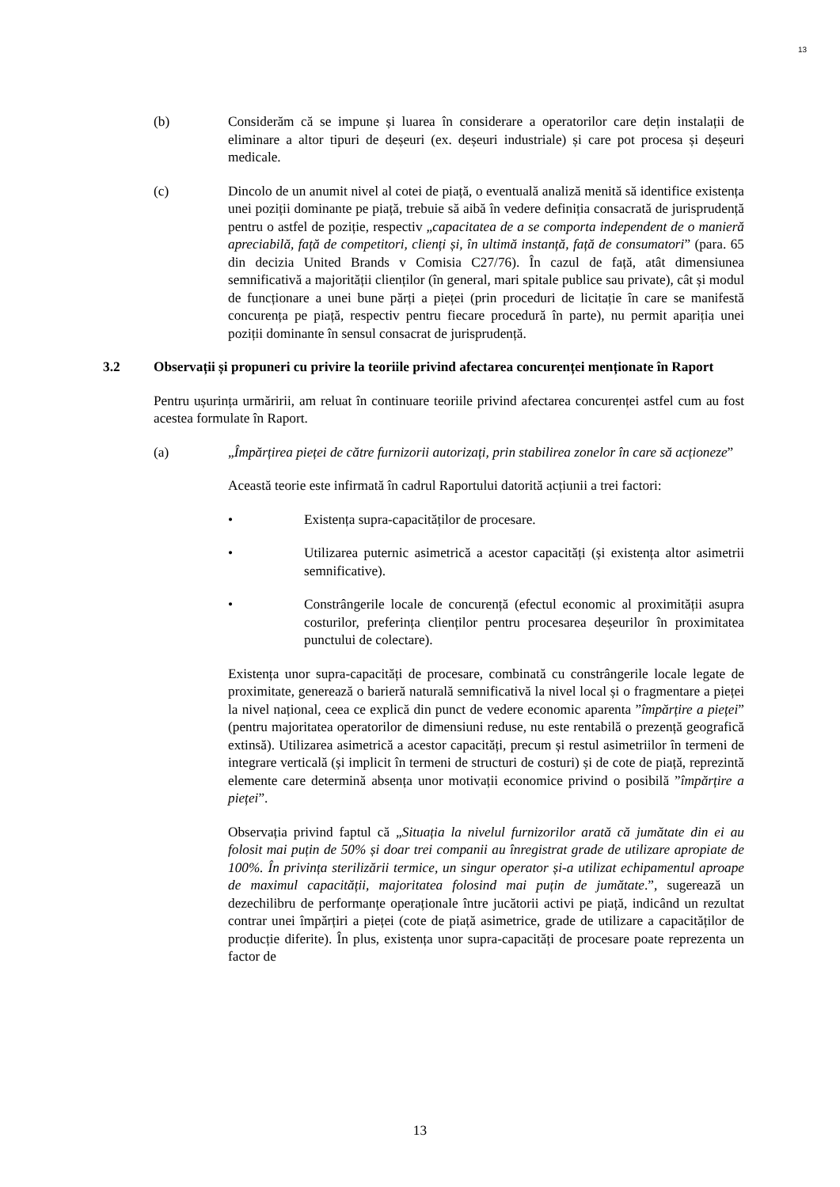13
(b) Considerăm că se impune și luarea în considerare a operatorilor care dețin instalații de eliminare a altor tipuri de deșeuri (ex. deșeuri industriale) și care pot procesa și deșeuri medicale.
(c) Dincolo de un anumit nivel al cotei de piață, o eventuală analiză menită să identifice existența unei poziții dominante pe piață, trebuie să aibă în vedere definiția consacrată de jurisprudență pentru o astfel de poziție, respectiv „capacitatea de a se comporta independent de o manieră apreciabilă, față de competitori, clienți și, în ultimă instanță, față de consumatori” (para. 65 din decizia United Brands v Comisia C27/76). În cazul de față, atât dimensiunea semnificativă a majorității clienților (în general, mari spitale publice sau private), cât și modul de funcționare a unei bune părți a pieței (prin proceduri de licitație în care se manifestă concurența pe piață, respectiv pentru fiecare procedură în parte), nu permit apariția unei poziții dominante în sensul consacrat de jurisprudență.
3.2 Observații și propuneri cu privire la teoriile privind afectarea concurenței menționate în Raport
Pentru ușurința urmăririi, am reluat în continuare teoriile privind afectarea concurenței astfel cum au fost acestea formulate în Raport.
(a) „Împărțirea pieței de către furnizorii autorizați, prin stabilirea zonelor în care să acționeze”
Această teorie este infirmată în cadrul Raportului datorită acțiunii a trei factori:
• Existența supra-capacităților de procesare.
• Utilizarea puternic asimetrică a acestor capacități (și existența altor asimetrii semnificative).
• Constrângerile locale de concurență (efectul economic al proximității asupra costurilor, preferința clienților pentru procesarea deșeurilor în proximitatea punctului de colectare).
Existența unor supra-capacități de procesare, combinată cu constrângerile locale legate de proximitate, generează o barieră naturală semnificativă la nivel local și o fragmentare a pieței la nivel național, ceea ce explică din punct de vedere economic aparenta ”împărțire a pieței” (pentru majoritatea operatorilor de dimensiuni reduse, nu este rentabilă o prezență geografică extinsă). Utilizarea asimetrică a acestor capacități, precum și restul asimetriilor în termeni de integrare verticală (și implicit în termeni de structuri de costuri) și de cote de piață, reprezintă elemente care determină absența unor motivații economice privind o posibilă ”împărțire a pieței”.
Observația privind faptul că „Situația la nivelul furnizorilor arată că jumătate din ei au folosit mai puțin de 50% și doar trei companii au înregistrat grade de utilizare apropiate de 100%. În privința sterilizării termice, un singur operator și-a utilizat echipamentul aproape de maximul capacității, majoritatea folosind mai puțin de jumătate.”, sugerează un dezechilibru de performanțe operaționale între jucătorii activi pe piață, indicând un rezultat contrar unei împărțiri a pieței (cote de piață asimetrice, grade de utilizare a capacităților de producție diferite). În plus, existența unor supra-capacități de procesare poate reprezenta un factor de
13